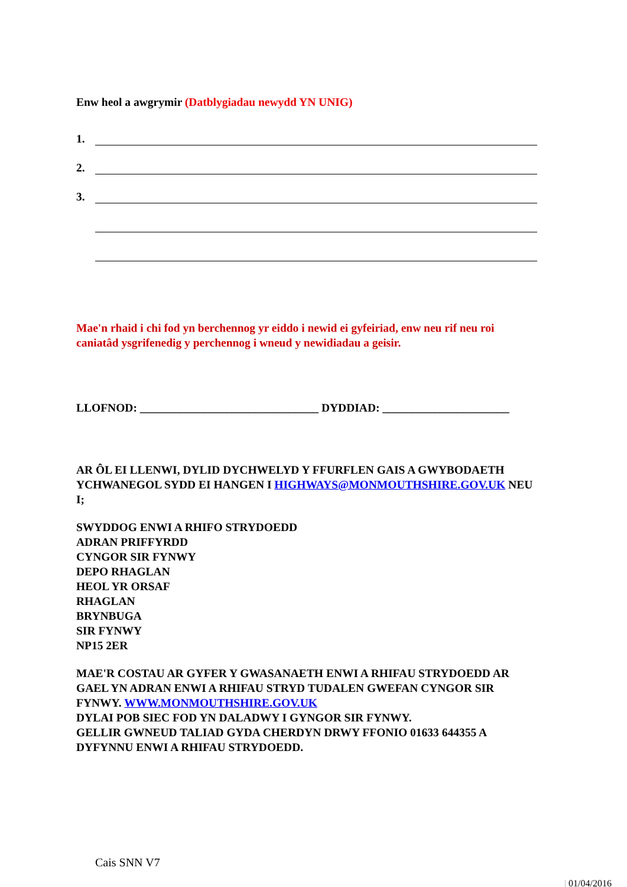Enw heol a awgrymir (Datblygiadau newydd YN UNIG)
1.
2.
3.
Mae'n rhaid i chi fod yn berchennog yr eiddo i newid ei gyfeiriad, enw neu rif neu roi caniatâd ysgrifenedig y perchennog i wneud y newidiadau a geisir.
LLOFNOD: _______________________________ DYDDIAD: ______________________
AR ÔL EI LLENWI, DYLID DYCHWELYD Y FFURFLEN GAIS A GWYBODAETH YCHWANEGOL SYDD EI HANGEN I HIGHWAYS@MONMOUTHSHIRE.GOV.UK NEU I;
SWYDDOG ENWI A RHIFO STRYDOEDD
ADRAN PRIFFYRDD
CYNGOR SIR FYNWY
DEPO RHAGLAN
HEOL YR ORSAF
RHAGLAN
BRYNBUGA
SIR FYNWY
NP15 2ER
MAE'R COSTAU AR GYFER Y GWASANAETH ENWI A RHIFAU STRYDOEDD AR GAEL YN ADRAN ENWI A RHIFAU STRYD TUDALEN GWEFAN CYNGOR SIR FYNWY. WWW.MONMOUTHSHIRE.GOV.UK
DYLAI POB SIEC FOD YN DALADWY I GYNGOR SIR FYNWY.
GELLIR GWNEUD TALIAD GYDA CHERDYN DRWY FFONIO 01633 644355 A DYFYNNU ENWI A RHIFAU STRYDOEDD.
Cais SNN V7
| 01/04/2016